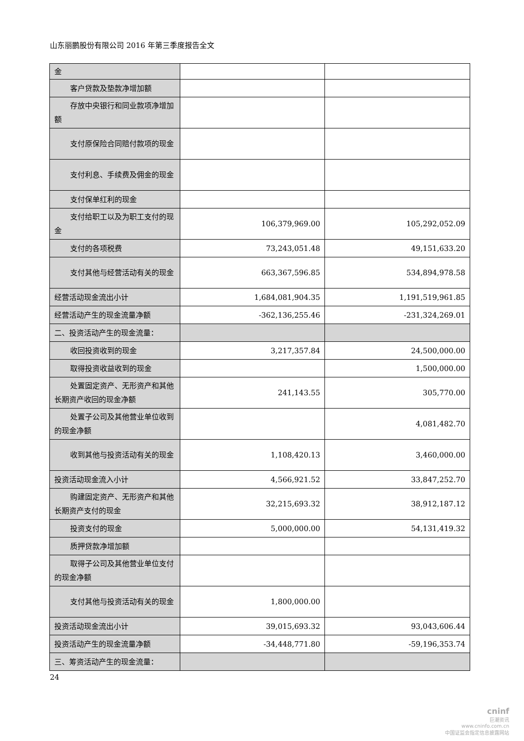山东丽鹏股份有限公司 2016 年第三季度报告全文
| 金 | | |
| 客户贷款及垫款净增加额 | | |
| 存放中央银行和同业款项净增加额 | | |
| 支付原保险合同赔付款项的现金 | | |
| 支付利息、手续费及佣金的现金 | | |
| 支付保单红利的现金 | | |
| 支付给职工以及为职工支付的现金 | 106,379,969.00 | 105,292,052.09 |
| 支付的各项税费 | 73,243,051.48 | 49,151,633.20 |
| 支付其他与经营活动有关的现金 | 663,367,596.85 | 534,894,978.58 |
| 经营活动现金流出小计 | 1,684,081,904.35 | 1,191,519,961.85 |
| 经营活动产生的现金流量净额 | -362,136,255.46 | -231,324,269.01 |
| 二、投资活动产生的现金流量： | | |
| 收回投资收到的现金 | 3,217,357.84 | 24,500,000.00 |
| 取得投资收益收到的现金 | | 1,500,000.00 |
| 处置固定资产、无形资产和其他长期资产收回的现金净额 | 241,143.55 | 305,770.00 |
| 处置子公司及其他营业单位收到的现金净额 | | 4,081,482.70 |
| 收到其他与投资活动有关的现金 | 1,108,420.13 | 3,460,000.00 |
| 投资活动现金流入小计 | 4,566,921.52 | 33,847,252.70 |
| 购建固定资产、无形资产和其他长期资产支付的现金 | 32,215,693.32 | 38,912,187.12 |
| 投资支付的现金 | 5,000,000.00 | 54,131,419.32 |
| 质押贷款净增加额 | | |
| 取得子公司及其他营业单位支付的现金净额 | | |
| 支付其他与投资活动有关的现金 | 1,800,000.00 | |
| 投资活动现金流出小计 | 39,015,693.32 | 93,043,606.44 |
| 投资活动产生的现金流量净额 | -34,448,771.80 | -59,196,353.74 |
| 三、筹资活动产生的现金流量： | | |
24
cninf
巨潮资讯
www.cninfo.com.cn
中国证监会指定信息披露网站